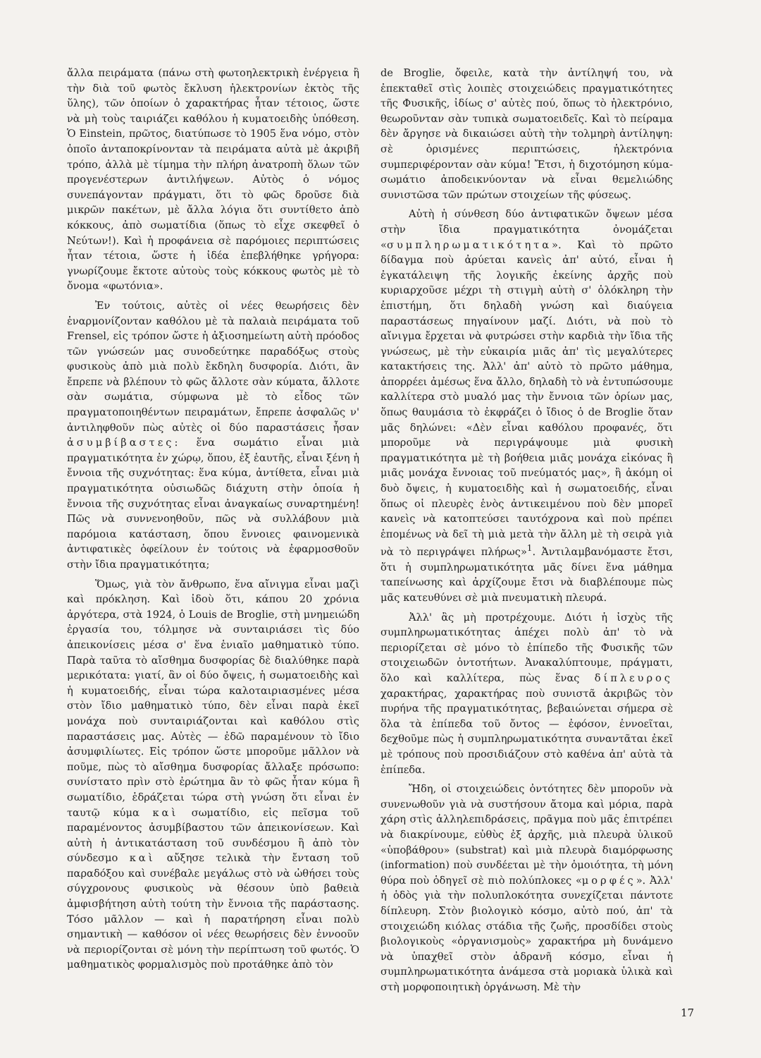ἄλλα πειράματα (πάνω στὴ φωτοηλεκτρικὴ ἐνέργεια ἢ τὴν διὰ τοῦ φωτὸς ἔκλυση ἠλεκτρονίων ἐκτὸς τῆς ὕλης), τῶν ὁποίων ὁ χαρακτήρας ἦταν τέτοιος, ὥστε νὰ μὴ τοὺς ταιριάζει καθόλου ἡ κυματοειδὴς ὑπόθεση. Ὁ Einstein, πρῶτος, διατύπωσε τὸ 1905 ἕνα νόμο, στὸν ὁποῖο ἀνταποκρίνονταν τὰ πειράματα αὐτὰ μὲ ἀκριβῆ τρόπο, ἀλλὰ μὲ τίμημα τὴν πλήρη ἀνατροπὴ ὅλων τῶν προγενέστερων ἀντιλήψεων. Αὐτὸς ὁ νόμος συνεπάγονταν πράγματι, ὅτι τὸ φῶς δροῦσε διὰ μικρῶν πακέτων, μὲ ἄλλα λόγια ὅτι συντίθετο ἀπὸ κόκκους, ἀπὸ σωματίδια (ὅπως τὸ εἶχε σκεφθεῖ ὁ Νεύτων!). Καὶ ἡ προφάνεια σὲ παρόμοιες περιπτώσεις ἦταν τέτοια, ὥστε ἡ ἰδέα ἐπεβλήθηκε γρήγορα: γνωρίζουμε ἔκτοτε αὐτοὺς τοὺς κόκκους φωτὸς μὲ τὸ ὄνομα «φωτόνια».
Ἐν τούτοις, αὐτὲς οἱ νέες θεωρήσεις δὲν ἐναρμονίζονταν καθόλου μὲ τὰ παλαιὰ πειράματα τοῦ Frensel, εἰς τρόπον ὥστε ἡ ἀξιοσημείωτη αὐτὴ πρόοδος τῶν γνώσεών μας συνοδεύτηκε παραδόξως στοὺς φυσικοὺς ἀπὸ μιὰ πολὺ ἔκδηλη δυσφορία. Διότι, ἂν ἔπρεπε νὰ βλέπουν τὸ φῶς ἄλλοτε σὰν κύματα, ἄλλοτε σὰν σωμάτια, σύμφωνα μὲ τὸ εἶδος τῶν πραγματοποιηθέντων πειραμάτων, ἔπρεπε ἀσφαλῶς ν' ἀντιληφθοῦν πὼς αὐτὲς οἱ δύο παραστάσεις ἦσαν ἀσυμβίβαστες: ἕνα σωμάτιο εἶναι μιὰ πραγματικότητα ἐν χώρῳ, ὅπου, ἐξ ἑαυτῆς, εἶναι ξένη ἡ ἔννοια τῆς συχνότητας: ἕνα κύμα, ἀντίθετα, εἶναι μιὰ πραγματικότητα οὐσιωδῶς διάχυτη στὴν ὁποία ἡ ἔννοια τῆς συχνότητας εἶναι ἀναγκαίως συναρτημένη! Πῶς νὰ συννενοηθοῦν, πῶς νὰ συλλάβουν μιὰ παρόμοια κατάσταση, ὅπου ἔννοιες φαινομενικὰ ἀντιφατικὲς ὀφείλουν ἐν τούτοις νὰ ἐφαρμοσθοῦν στὴν ἴδια πραγματικότητα;
Ὅμως, γιὰ τὸν ἄνθρωπο, ἕνα αἴνιγμα εἶναι μαζὶ καὶ πρόκληση. Καὶ ἰδοὺ ὅτι, κάπου 20 χρόνια ἀργότερα, στὰ 1924, ὁ Louis de Broglie, στὴ μνημειώδη ἐργασία του, τόλμησε νὰ συνταιριάσει τὶς δύο ἀπεικονίσεις μέσα σ' ἕνα ἑνιαῖο μαθηματικὸ τύπο. Παρὰ ταῦτα τὸ αἴσθημα δυσφορίας δὲ διαλύθηκε παρὰ μερικότατα: γιατί, ἂν οἱ δύο ὄψεις, ἡ σωματοειδὴς καὶ ἡ κυματοειδής, εἶναι τώρα καλοταιριασμένες μέσα στὸν ἴδιο μαθηματικὸ τύπο, δὲν εἶναι παρὰ ἐκεῖ μονάχα ποὺ συνταιριάζονται καὶ καθόλου στὶς παραστάσεις μας. Αὐτὲς — ἐδῶ παραμένουν τὸ ἴδιο ἀσυμφιλίωτες. Εἰς τρόπον ὥστε μποροῦμε μᾶλλον νὰ ποῦμε, πὼς τὸ αἴσθημα δυσφορίας ἄλλαξε πρόσωπο: συνίστατο πρὶν στὸ ἐρώτημα ἂν τὸ φῶς ἦταν κύμα ἢ σωματίδιο, ἑδράζεται τώρα στὴ γνώση ὅτι εἶναι ἐν ταυτῷ κύμα καὶ σωματίδιο, εἰς πεῖσμα τοῦ παραμένοντος ἀσυμβίβαστου τῶν ἀπεικονίσεων. Καὶ αὐτὴ ἡ ἀντικατάσταση τοῦ συνδέσμου ἢ ἀπὸ τὸν σύνδεσμο καὶ αὔξησε τελικὰ τὴν ἔνταση τοῦ παραδόξου καὶ συνέβαλε μεγάλως στὸ νὰ ὠθήσει τοὺς σύγχρονους φυσικοὺς νὰ θέσουν ὑπὸ βαθειὰ ἀμφισβήτηση αὐτὴ τούτη τὴν ἔννοια τῆς παράστασης. Τόσο μᾶλλον — καὶ ἡ παρατήρηση εἶναι πολὺ σημαντικὴ — καθόσον οἱ νέες θεωρήσεις δὲν ἐννοοῦν νὰ περιορίζονται σὲ μόνη τὴν περίπτωση τοῦ φωτός. Ὁ μαθηματικὸς φορμαλισμὸς ποὺ προτάθηκε ἀπὸ τὸν
de Broglie, ὄφειλε, κατὰ τὴν ἀντίληψή του, νὰ ἐπεκταθεῖ στὶς λοιπὲς στοιχειώδεις πραγματικότητες τῆς Φυσικῆς, ἰδίως σ' αὐτὲς πού, ὅπως τὸ ἠλεκτρόνιο, θεωροῦνταν σὰν τυπικὰ σωματοειδεῖς. Καὶ τὸ πείραμα δὲν ἄργησε νὰ δικαιώσει αὐτὴ τὴν τολμηρὴ ἀντίληψη: σὲ ὁρισμένες περιπτώσεις, ἠλεκτρόνια συμπεριφέρονταν σὰν κύμα! Ἔτσι, ἡ διχοτόμηση κύμα-σωμάτιο ἀποδεικνύονταν νὰ εἶναι θεμελιώδης συνιστῶσα τῶν πρώτων στοιχείων τῆς φύσεως.
Αὐτὴ ἡ σύνθεση δύο ἀντιφατικῶν ὄψεων μέσα στὴν ἴδια πραγματικότητα ὀνομάζεται «συμπληρωματικότητα». Καὶ τὸ πρῶτο δίδαγμα ποὺ ἀρύεται κανεὶς ἀπ' αὐτό, εἶναι ἡ ἐγκατάλειψη τῆς λογικῆς ἐκείνης ἀρχῆς ποὺ κυριαρχοῦσε μέχρι τὴ στιγμὴ αὐτὴ σ' ὁλόκληρη τὴν ἐπιστήμη, ὅτι δηλαδὴ γνώση καὶ διαύγεια παραστάσεως πηγαίνουν μαζί. Διότι, νὰ ποὺ τὸ αἴνιγμα ἔρχεται νὰ φυτρώσει στὴν καρδιὰ τὴν ἴδια τῆς γνώσεως, μὲ τὴν εὐκαιρία μιᾶς ἀπ' τὶς μεγαλύτερες κατακτήσεις της. Ἀλλ' ἀπ' αὐτὸ τὸ πρῶτο μάθημα, ἀπορρέει ἀμέσως ἕνα ἄλλο, δηλαδὴ τὸ νὰ ἐντυπώσουμε καλλίτερα στὸ μυαλό μας τὴν ἔννοια τῶν ὁρίων μας, ὅπως θαυμάσια τὸ ἐκφράζει ὁ ἴδιος ὁ de Broglie ὅταν μᾶς δηλώνει: «Δὲν εἶναι καθόλου προφανές, ὅτι μποροῦμε νὰ περιγράψουμε μιὰ φυσικὴ πραγματικότητα μὲ τὴ βοήθεια μιᾶς μονάχα εἰκόνας ἢ μιᾶς μονάχα ἔννοιας τοῦ πνεύματός μας», ἢ ἀκόμη οἱ δυὸ ὄψεις, ἡ κυματοειδὴς καὶ ἡ σωματοειδής, εἶναι ὅπως οἱ πλευρὲς ἑνὸς ἀντικειμένου ποὺ δὲν μπορεῖ κανεὶς νὰ κατοπτεύσει ταυτόχρονα καὶ ποὺ πρέπει ἑπομένως νὰ δεῖ τὴ μιὰ μετὰ τὴν ἄλλη μὲ τὴ σειρὰ γιὰ νὰ τὸ περιγράψει πλήρως»<sup>1</sup>. Ἀντιλαμβανόμαστε ἔτσι, ὅτι ἡ συμπληρωματικότητα μᾶς δίνει ἕνα μάθημα ταπείνωσης καὶ ἀρχίζουμε ἔτσι νὰ διαβλέπουμε πὼς μᾶς κατευθύνει σὲ μιὰ πνευματικὴ πλευρά.
Ἀλλ' ἂς μὴ προτρέχουμε. Διότι ἡ ἰσχὺς τῆς συμπληρωματικότητας ἀπέχει πολὺ ἀπ' τὸ νὰ περιορίζεται σὲ μόνο τὸ ἐπίπεδο τῆς Φυσικῆς τῶν στοιχειωδῶν ὀντοτήτων. Ἀνακαλύπτουμε, πράγματι, ὅλο καὶ καλλίτερα, πὼς ἕνας δίπλευρος χαρακτήρας, χαρακτήρας ποὺ συνιστᾶ ἀκριβῶς τὸν πυρήνα τῆς πραγματικότητας, βεβαιώνεται σήμερα σὲ ὅλα τὰ ἐπίπεδα τοῦ ὄντος — ἐφόσον, ἐννοεῖται, δεχθοῦμε πὼς ἡ συμπληρωματικότητα συναντᾶται ἐκεῖ μὲ τρόπους ποὺ προσιδιάζουν στὸ καθένα ἀπ' αὐτὰ τὰ ἐπίπεδα.
Ἤδη, οἱ στοιχειώδεις ὀντότητες δὲν μποροῦν νὰ συνενωθοῦν γιὰ νὰ συστήσουν ἄτομα καὶ μόρια, παρὰ χάρη στὶς ἀλληλεπιδράσεις, πρᾶγμα ποὺ μᾶς ἐπιτρέπει νὰ διακρίνουμε, εὐθὺς ἐξ ἀρχῆς, μιὰ πλευρὰ ὑλικοῦ «ὑποβάθρου» (substrat) καὶ μιὰ πλευρὰ διαμόρφωσης (information) ποὺ συνδέεται μὲ τὴν ὁμοιότητα, τὴ μόνη θύρα ποὺ ὁδηγεῖ σὲ πιὸ πολύπλοκες «μορφές». Ἀλλ' ἡ ὁδὸς γιὰ τὴν πολυπλοκότητα συνεχίζεται πάντοτε δίπλευρη. Στὸν βιολογικὸ κόσμο, αὐτὸ πού, ἀπ' τὰ στοιχειώδη κιόλας στάδια τῆς ζωῆς, προσδίδει στοὺς βιολογικοὺς «ὀργανισμοὺς» χαρακτήρα μὴ δυνάμενο νὰ ὑπαχθεῖ στὸν ἀδρανῆ κόσμο, εἶναι ἡ συμπληρωματικότητα ἀνάμεσα στὰ μοριακὰ ὑλικὰ καὶ στὴ μορφοποιητικὴ ὀργάνωση. Μὲ τὴν
17